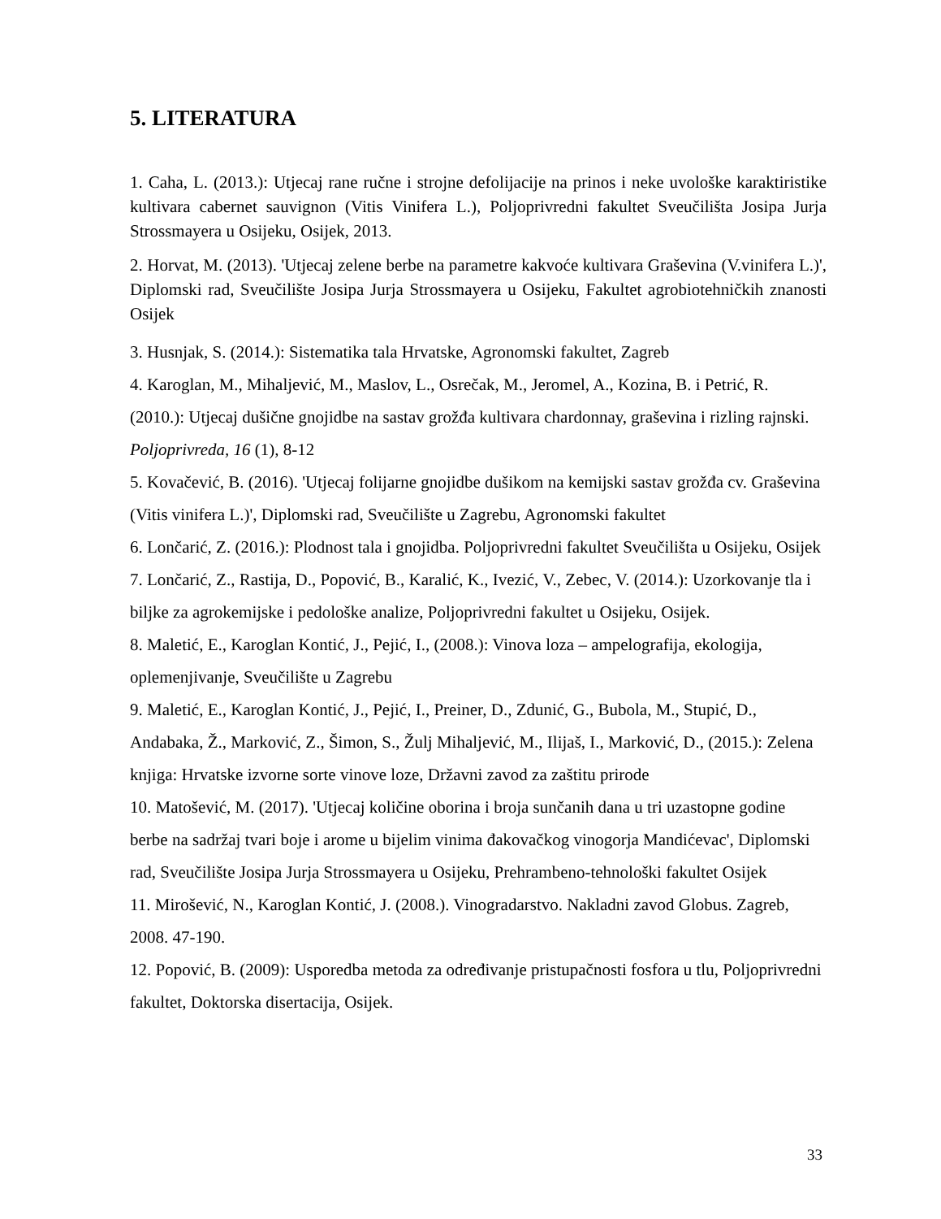5. LITERATURA
1. Caha, L. (2013.): Utjecaj rane ručne i strojne defolijacije na prinos i neke uvološke karaktiristike kultivara cabernet sauvignon (Vitis Vinifera L.), Poljoprivredni fakultet Sveučilišta Josipa Jurja Strossmayera u Osijeku, Osijek, 2013.
2. Horvat, M. (2013). 'Utjecaj zelene berbe na parametre kakvoće kultivara Graševina (V.vinifera L.)', Diplomski rad, Sveučilište Josipa Jurja Strossmayera u Osijeku, Fakultet agrobiotehničkih znanosti Osijek
3. Husnjak, S. (2014.): Sistematika tala Hrvatske, Agronomski fakultet, Zagreb
4. Karoglan, M., Mihaljević, M., Maslov, L., Osrečak, M., Jeromel, A., Kozina, B. i Petrić, R. (2010.): Utjecaj dušične gnojidbe na sastav grožđa kultivara chardonnay, graševina i rizling rajnski. Poljoprivreda, 16 (1), 8-12
5. Kovačević, B. (2016). 'Utjecaj folijarne gnojidbe dušikom na kemijski sastav grožđa cv. Graševina (Vitis vinifera L.)', Diplomski rad, Sveučilište u Zagrebu, Agronomski fakultet
6. Lončarić, Z. (2016.): Plodnost tala i gnojidba. Poljoprivredni fakultet Sveučilišta u Osijeku, Osijek
7. Lončarić, Z., Rastija, D., Popović, B., Karalić, K., Ivezić, V., Zebec, V. (2014.): Uzorkovanje tla i biljke za agrokemijske i pedološke analize, Poljoprivredni fakultet u Osijeku, Osijek.
8. Maletić, E., Karoglan Kontić, J., Pejić, I., (2008.): Vinova loza – ampelografija, ekologija, oplemenjivanje, Sveučilište u Zagrebu
9. Maletić, E., Karoglan Kontić, J., Pejić, I., Preiner, D., Zdunić, G., Bubola, M., Stupić, D., Andabaka, Ž., Marković, Z., Šimon, S., Žulj Mihaljević, M., Ilijaš, I., Marković, D., (2015.): Zelena knjiga: Hrvatske izvorne sorte vinove loze, Državni zavod za zaštitu prirode
10. Matošević, M. (2017). 'Utjecaj količine oborina i broja sunčanih dana u tri uzastopne godine berbe na sadržaj tvari boje i arome u bijelim vinima đakovačkog vinogorja Mandićevac', Diplomski rad, Sveučilište Josipa Jurja Strossmayera u Osijeku, Prehrambeno-tehnološki fakultet Osijek
11. Mirošević, N., Karoglan Kontić, J. (2008.). Vinogradarstvo. Nakladni zavod Globus. Zagreb, 2008. 47-190.
12. Popović, B. (2009): Usporedba metoda za određivanje pristupačnosti fosfora u tlu, Poljoprivredni fakultet, Doktorska disertacija, Osijek.
33